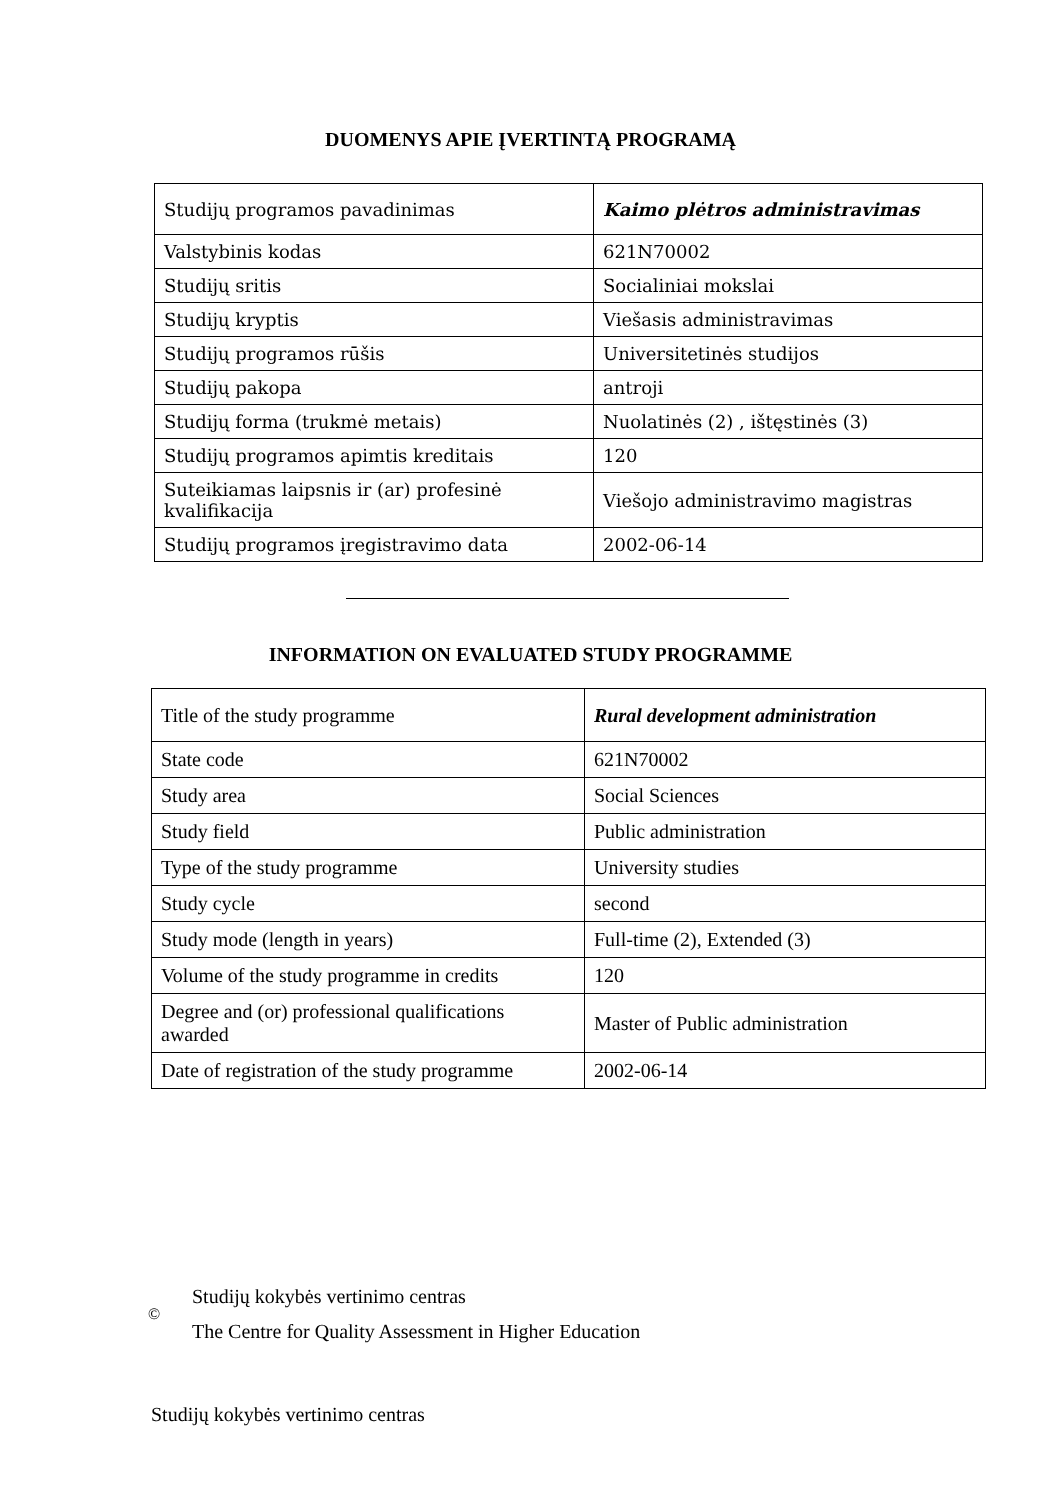DUOMENYS APIE ĮVERTINTĄ PROGRAMĄ
| Studijų programos pavadinimas | Kaimo plėtros administravimas |
| Valstybinis kodas | 621N70002 |
| Studijų sritis | Socialiniai mokslai |
| Studijų kryptis | Viešasis administravimas |
| Studijų programos rūšis | Universitetinės studijos |
| Studijų pakopa | antroji |
| Studijų forma (trukmė metais) | Nuolatinės (2) , ištęstinės (3) |
| Studijų programos apimtis kreditais | 120 |
| Suteikiamas laipsnis ir (ar) profesinė kvalifikacija | Viešojo administravimo magistras |
| Studijų programos įregistravimo data | 2002-06-14 |
INFORMATION ON EVALUATED STUDY PROGRAMME
| Title of the study programme | Rural development administration |
| State code | 621N70002 |
| Study area | Social Sciences |
| Study field | Public administration |
| Type of the study programme | University studies |
| Study cycle | second |
| Study mode (length in years) | Full-time (2), Extended (3) |
| Volume of the study programme in credits | 120 |
| Degree and (or) professional qualifications awarded | Master of Public administration |
| Date of registration of the study programme | 2002-06-14 |
©
Studijų kokybės vertinimo centras
The Centre for Quality Assessment in Higher Education
Studijų kokybės vertinimo centras